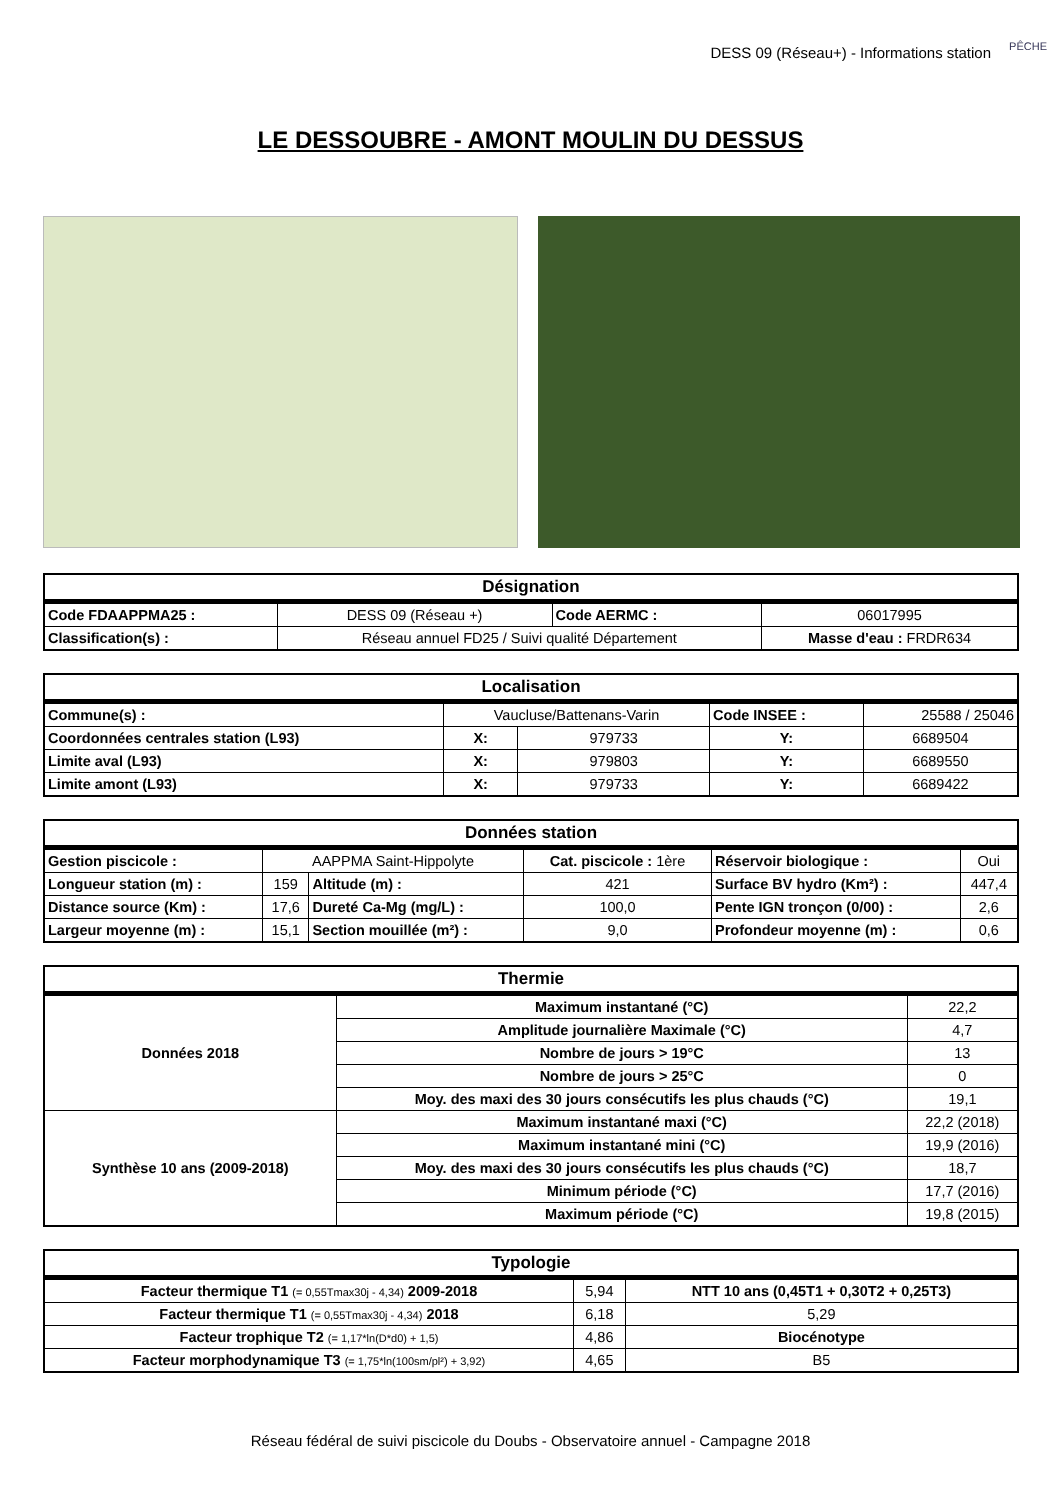DESS 09 (Réseau+) - Informations station
PÊCHE
LE DESSOUBRE - AMONT MOULIN DU DESSUS
| Désignation | | | |
| --- | --- | --- | --- |
| Code FDAAPPMA25 : | DESS 09 (Réseau +) | Code AERMC : | 06017995 |
| Classification(s) : | Réseau annuel FD25 / Suivi qualité Département | | Masse d'eau : FRDR634 |
| Localisation | | | | |
| --- | --- | --- | --- | --- |
| Commune(s) : | Vaucluse/Battenans-Varin | | Code INSEE : | 25588 / 25046 |
| Coordonnées centrales station (L93) | X: | 979733 | Y: | 6689504 |
| Limite aval (L93) | X: | 979803 | Y: | 6689550 |
| Limite amont (L93) | X: | 979733 | Y: | 6689422 |
| Données station | | | | | |
| --- | --- | --- | --- | --- | --- |
| Gestion piscicole : | AAPPMA Saint-Hippolyte | | Cat. piscicole : 1ère | Réservoir biologique : | Oui |
| Longueur station (m) : | 159 | Altitude (m) : | 421 | Surface BV hydro (Km²) : | 447,4 |
| Distance source (Km) : | 17,6 | Dureté Ca-Mg (mg/L) : | 100,0 | Pente IGN tronçon (0/00) : | 2,6 |
| Largeur moyenne (m) : | 15,1 | Section mouillée (m²) : | 9,0 | Profondeur moyenne (m) : | 0,6 |
| Thermie | | |
| --- | --- | --- |
| Données 2018 | Maximum instantané (°C) | 22,2 |
| | Amplitude journalière Maximale (°C) | 4,7 |
| | Nombre de jours > 19°C | 13 |
| | Nombre de jours > 25°C | 0 |
| | Moy. des maxi des 30 jours consécutifs les plus chauds (°C) | 19,1 |
| Synthèse 10 ans (2009-2018) | Maximum instantané maxi (°C) | 22,2 (2018) |
| | Maximum instantané mini (°C) | 19,9 (2016) |
| | Moy. des maxi des 30 jours consécutifs les plus chauds (°C) | 18,7 |
| | Minimum période (°C) | 17,7 (2016) |
| | Maximum période (°C) | 19,8 (2015) |
| Typologie | | |
| --- | --- | --- |
| Facteur thermique T1 (= 0,55Tmax30j - 4,34) 2009-2018 | 5,94 | NTT 10 ans (0,45T1 + 0,30T2 + 0,25T3) |
| Facteur thermique T1 (= 0,55Tmax30j - 4,34) 2018 | 6,18 | 5,29 |
| Facteur trophique T2 (= 1,17*ln(D*d0) + 1,5) | 4,86 | Biocénotype |
| Facteur morphodynamique T3 (= 1,75*ln(100sm/pl²) + 3,92) | 4,65 | B5 |
Réseau fédéral de suivi piscicole du Doubs - Observatoire annuel - Campagne 2018